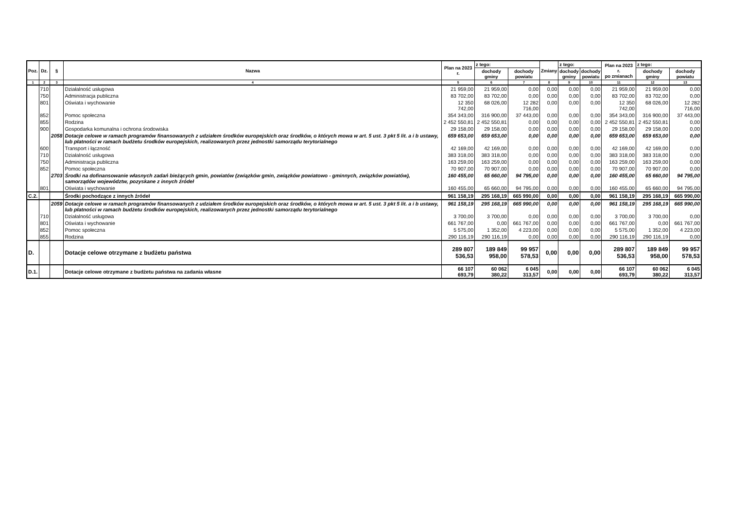| Poz. | Dz. | § | Nazwa | Plan na 2023 r. | z tego: | | Zmiany | z tego: | | Plan na 2023 r. po zmianach | z tego: | |
| --- | --- | --- | --- | --- | --- | --- | --- | --- | --- | --- | --- | --- |
| | | | | | dochody gminy | dochody powiatu | | dochody gminy | dochody powiatu | | dochody gminy | dochody powiatu |
| 1 | 2 | 3 | 4 | 5 | 6 | 7 | 8 | 9 | 10 | 11 | 12 | 13 |
| | 710 | | Działalność usługowa | 21 959,00 | 21 959,00 | 0,00 | 0,00 | 0,00 | 0,00 | 21 959,00 | 21 959,00 | 0,00 |
| | 750 | | Administracja publiczna | 83 702,00 | 83 702,00 | 0,00 | 0,00 | 0,00 | 0,00 | 83 702,00 | 83 702,00 | 0,00 |
| | 801 | | Oświata i wychowanie | 12 350 742,00 | 68 026,00 | 12 282 716,00 | 0,00 | 0,00 | 0,00 | 12 350 742,00 | 68 026,00 | 12 282 716,00 |
| | 852 | | Pomoc społeczna | 354 343,00 | 316 900,00 | 37 443,00 | 0,00 | 0,00 | 0,00 | 354 343,00 | 316 900,00 | 37 443,00 |
| | 855 | | Rodzina | 2 452 550,81 | 2 452 550,81 | 0,00 | 0,00 | 0,00 | 0,00 | 2 452 550,81 | 2 452 550,81 | 0,00 |
| | 900 | | Gospodarka komunalna i ochrona środowiska | 29 158,00 | 29 158,00 | 0,00 | 0,00 | 0,00 | 0,00 | 29 158,00 | 29 158,00 | 0,00 |
| | | 2058 | Dotacje celowe w ramach programów finansowanych z udziałem środków europejskich oraz środków, o których mowa w art. 5 ust. 3 pkt 5 lit. a i b ustawy, lub płatności w ramach budżetu środków europejskich, realizowanych przez jednostki samorządu terytorialnego | 659 653,00 | 659 653,00 | 0,00 | 0,00 | 0,00 | 0,00 | 659 653,00 | 659 653,00 | 0,00 |
| | 600 | | Transport i łączność | 42 169,00 | 42 169,00 | 0,00 | 0,00 | 0,00 | 0,00 | 42 169,00 | 42 169,00 | 0,00 |
| | 710 | | Działalność usługowa | 383 318,00 | 383 318,00 | 0,00 | 0,00 | 0,00 | 0,00 | 383 318,00 | 383 318,00 | 0,00 |
| | 750 | | Administracja publiczna | 163 259,00 | 163 259,00 | 0,00 | 0,00 | 0,00 | 0,00 | 163 259,00 | 163 259,00 | 0,00 |
| | 852 | | Pomoc społeczna | 70 907,00 | 70 907,00 | 0,00 | 0,00 | 0,00 | 0,00 | 70 907,00 | 70 907,00 | 0,00 |
| | | 2703 | Środki na dofinansowanie własnych zadań bieżących gmin, powiatów (związków gmin, związków powiatowo - gminnych, związków powiatów), samorządów województw, pozyskane z innych źródeł | 160 455,00 | 65 660,00 | 94 795,00 | 0,00 | 0,00 | 0,00 | 160 455,00 | 65 660,00 | 94 795,00 |
| | 801 | | Oświata i wychowanie | 160 455,00 | 65 660,00 | 94 795,00 | 0,00 | 0,00 | 0,00 | 160 455,00 | 65 660,00 | 94 795,00 |
| C.2. | | | Środki pochodzące z innych źródeł | 961 158,19 | 295 168,19 | 665 990,00 | 0,00 | 0,00 | 0,00 | 961 158,19 | 295 168,19 | 665 990,00 |
| | | 2059 | Dotacje celowe w ramach programów finansowanych z udziałem środków europejskich oraz środków, o których mowa w art. 5 ust. 3 pkt 5 lit. a i b ustawy, lub płatności w ramach budżetu środków europejskich, realizowanych przez jednostki samorządu terytorialnego | 961 158,19 | 295 168,19 | 665 990,00 | 0,00 | 0,00 | 0,00 | 961 158,19 | 295 168,19 | 665 990,00 |
| | 710 | | Działalność usługowa | 3 700,00 | 3 700,00 | 0,00 | 0,00 | 0,00 | 0,00 | 3 700,00 | 3 700,00 | 0,00 |
| | 801 | | Oświata i wychowanie | 661 767,00 | 0,00 | 661 767,00 | 0,00 | 0,00 | 0,00 | 661 767,00 | 0,00 | 661 767,00 |
| | 852 | | Pomoc społeczna | 5 575,00 | 1 352,00 | 4 223,00 | 0,00 | 0,00 | 0,00 | 5 575,00 | 1 352,00 | 4 223,00 |
| | 855 | | Rodzina | 290 116,19 | 290 116,19 | 0,00 | 0,00 | 0,00 | 0,00 | 290 116,19 | 290 116,19 | 0,00 |
| D. | | | Dotacje celowe otrzymane z budżetu państwa | 289 807 536,53 | 189 849 958,00 | 99 957 578,53 | 0,00 | 0,00 | 0,00 | 289 807 536,53 | 189 849 958,00 | 99 957 578,53 |
| D.1. | | | Dotacje celowe otrzymane z budżetu państwa na zadania własne | 66 107 693,79 | 60 062 380,22 | 6 045 313,57 | 0,00 | 0,00 | 0,00 | 66 107 693,79 | 60 062 380,22 | 6 045 313,57 |